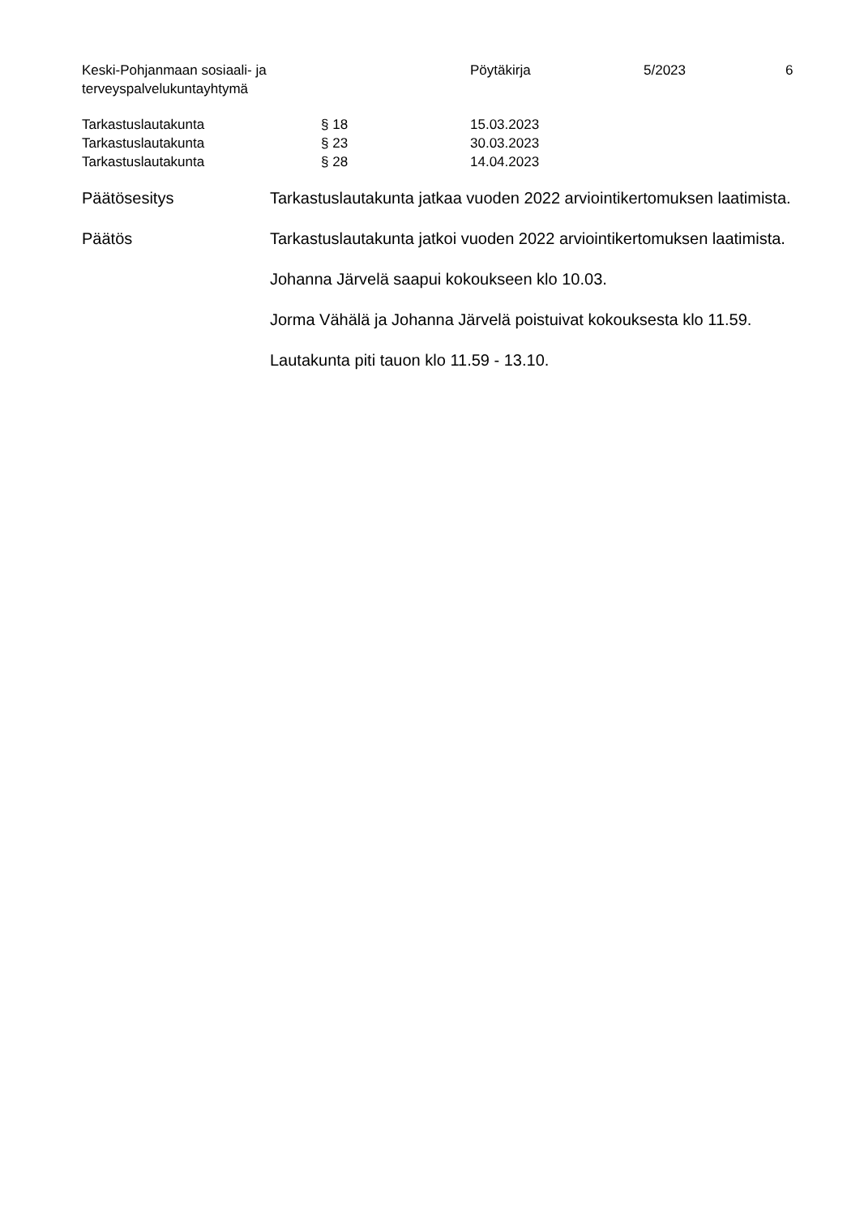Keski-Pohjanmaan sosiaali- ja
terveyspalvelukuntayhtymä
Pöytäkirja 5/2023 6
| Tarkastuslautakunta | § 18 | 15.03.2023 |
| Tarkastuslautakunta | § 23 | 30.03.2023 |
| Tarkastuslautakunta | § 28 | 14.04.2023 |
Päätösesitys Tarkastuslautakunta jatkaa vuoden 2022 arviointikertomuksen laatimista.
Päätös Tarkastuslautakunta jatkoi vuoden 2022 arviointikertomuksen laatimista.
Johanna Järvelä saapui kokoukseen klo 10.03.
Jorma Vähälä ja Johanna Järvelä poistuivat kokouksesta klo 11.59.
Lautakunta piti tauon klo 11.59 - 13.10.